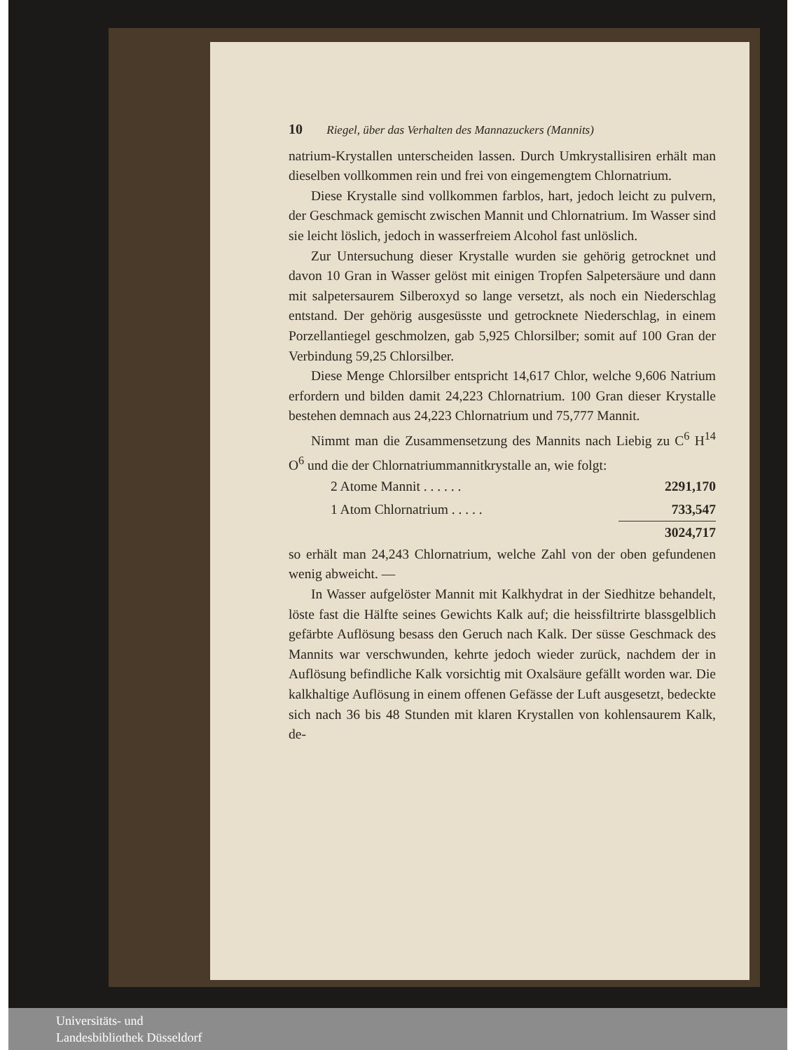10 Riegel, über das Verhalten des Mannazuckers (Mannits)
natrium-Krystallen unterscheiden lassen. Durch Umkrystallisiren erhält man dieselben vollkommen rein und frei von eingemengtem Chlornatrium.
Diese Krystalle sind vollkommen farblos, hart, jedoch leicht zu pulvern, der Geschmack gemischt zwischen Mannit und Chlornatrium. Im Wasser sind sie leicht löslich, jedoch in wasserfreiem Alcohol fast unlöslich.
Zur Untersuchung dieser Krystalle wurden sie gehörig getrocknet und davon 10 Gran in Wasser gelöst mit einigen Tropfen Salpetersäure und dann mit salpetersaurem Silberoxyd so lange versetzt, als noch ein Niederschlag entstand. Der gehörig ausgesüsste und getrocknete Niederschlag, in einem Porzellantiegel geschmolzen, gab 5,925 Chlorsilber; somit auf 100 Gran der Verbindung 59,25 Chlorsilber.
Diese Menge Chlorsilber entspricht 14,617 Chlor, welche 9,606 Natrium erfordern und bilden damit 24,223 Chlornatrium. 100 Gran dieser Krystalle bestehen demnach aus 24,223 Chlornatrium und 75,777 Mannit.
Nimmt man die Zusammensetzung des Mannits nach Liebig zu C<sup>6</sup> H<sup>14</sup> O<sup>6</sup> und die der Chlornatriummannitkrystalle an, wie folgt:
| 2 Atome Mannit . . . . . . | 2291,170 |
| 1 Atom Chlornatrium . . . . . | 733,547 |
| | 3024,717 |
so erhält man 24,243 Chlornatrium, welche Zahl von der oben gefundenen wenig abweicht. —
In Wasser aufgelöster Mannit mit Kalkhydrat in der Siedhitze behandelt, löste fast die Hälfte seines Gewichts Kalk auf; die heissfiltrirte blassgelblich gefärbte Auflösung besass den Geruch nach Kalk. Der süsse Geschmack des Mannits war verschwunden, kehrte jedoch wieder zurück, nachdem der in Auflösung befindliche Kalk vorsichtig mit Oxalsäure gefällt worden war. Die kalkhaltige Auflösung in einem offenen Gefässe der Luft ausgesetzt, bedeckte sich nach 36 bis 48 Stunden mit klaren Krystallen von kohlensaurem Kalk, de-
Universitäts- und
Landesbibliothek Düsseldorf